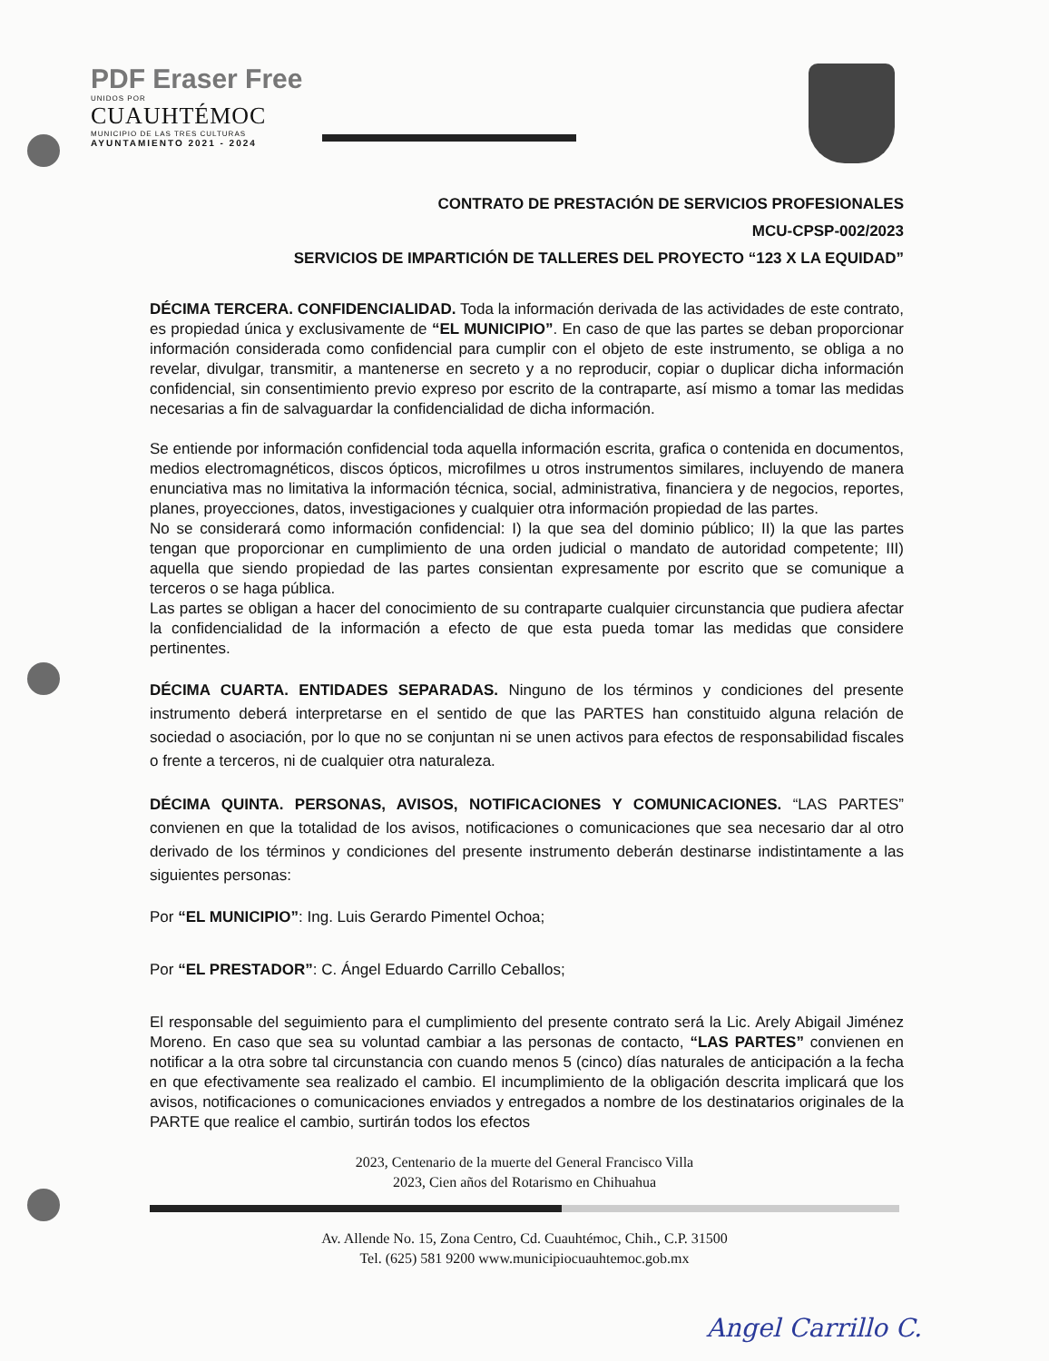PDF Eraser Free
UNIDOS POR
CUAUHTÉMOC
MUNICIPIO DE LAS TRES CULTURAS
AYUNTAMIENTO 2021 - 2024
CONTRATO DE PRESTACIÓN DE SERVICIOS PROFESIONALES
MCU-CPSP-002/2023
SERVICIOS DE IMPARTICIÓN DE TALLERES DEL PROYECTO “123 X LA EQUIDAD”
DÉCIMA TERCERA. CONFIDENCIALIDAD. Toda la información derivada de las actividades de este contrato, es propiedad única y exclusivamente de “EL MUNICIPIO”. En caso de que las partes se deban proporcionar información considerada como confidencial para cumplir con el objeto de este instrumento, se obliga a no revelar, divulgar, transmitir, a mantenerse en secreto y a no reproducir, copiar o duplicar dicha información confidencial, sin consentimiento previo expreso por escrito de la contraparte, así mismo a tomar las medidas necesarias a fin de salvaguardar la confidencialidad de dicha información.
Se entiende por información confidencial toda aquella información escrita, grafica o contenida en documentos, medios electromagnéticos, discos ópticos, microfilmes u otros instrumentos similares, incluyendo de manera enunciativa mas no limitativa la información técnica, social, administrativa, financiera y de negocios, reportes, planes, proyecciones, datos, investigaciones y cualquier otra información propiedad de las partes.
No se considerará como información confidencial: I) la que sea del dominio público; II) la que las partes tengan que proporcionar en cumplimiento de una orden judicial o mandato de autoridad competente; III) aquella que siendo propiedad de las partes consientan expresamente por escrito que se comunique a terceros o se haga pública.
Las partes se obligan a hacer del conocimiento de su contraparte cualquier circunstancia que pudiera afectar la confidencialidad de la información a efecto de que esta pueda tomar las medidas que considere pertinentes.
DÉCIMA CUARTA. ENTIDADES SEPARADAS. Ninguno de los términos y condiciones del presente instrumento deberá interpretarse en el sentido de que las PARTES han constituido alguna relación de sociedad o asociación, por lo que no se conjuntan ni se unen activos para efectos de responsabilidad fiscales o frente a terceros, ni de cualquier otra naturaleza.
DÉCIMA QUINTA. PERSONAS, AVISOS, NOTIFICACIONES Y COMUNICACIONES. “LAS PARTES” convienen en que la totalidad de los avisos, notificaciones o comunicaciones que sea necesario dar al otro derivado de los términos y condiciones del presente instrumento deberán destinarse indistintamente a las siguientes personas:
Por “EL MUNICIPIO”: Ing. Luis Gerardo Pimentel Ochoa;
Por “EL PRESTADOR”: C. Ángel Eduardo Carrillo Ceballos;
El responsable del seguimiento para el cumplimiento del presente contrato será la Lic. Arely Abigail Jiménez Moreno. En caso que sea su voluntad cambiar a las personas de contacto, “LAS PARTES” convienen en notificar a la otra sobre tal circunstancia con cuando menos 5 (cinco) días naturales de anticipación a la fecha en que efectivamente sea realizado el cambio. El incumplimiento de la obligación descrita implicará que los avisos, notificaciones o comunicaciones enviados y entregados a nombre de los destinatarios originales de la PARTE que realice el cambio, surtirán todos los efectos
2023, Centenario de la muerte del General Francisco Villa
2023, Cien años del Rotarismo en Chihuahua
Av. Allende No. 15, Zona Centro, Cd. Cuauhtémoc, Chih., C.P. 31500
Tel. (625) 581 9200 www.municipiocuauhtemoc.gob.mx
Angel Carrillo C.